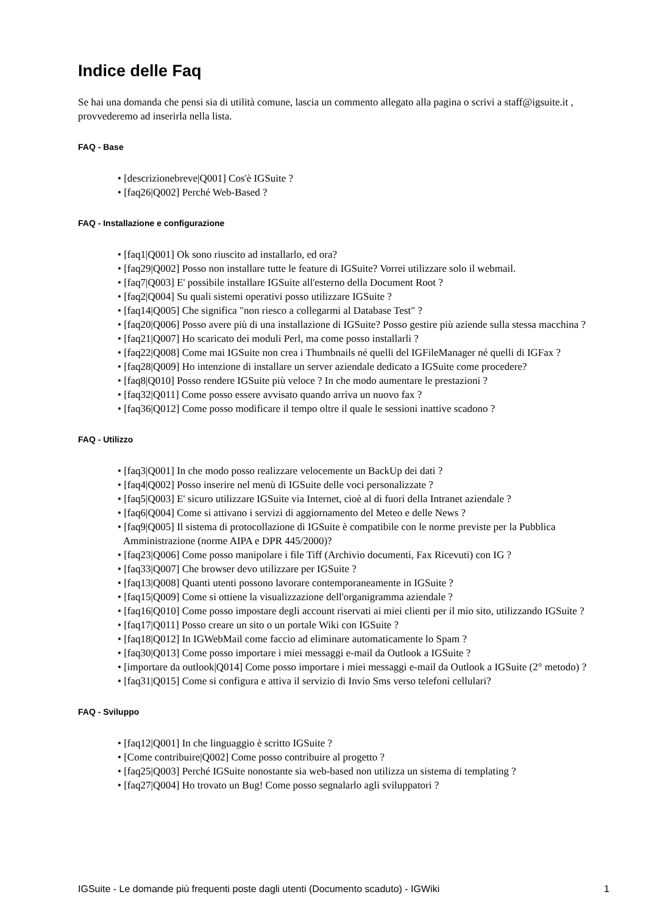Indice delle Faq
Se hai una domanda che pensi sia di utilità comune, lascia un commento allegato alla pagina o scrivi a staff@igsuite.it , provvederemo ad inserirla nella lista.
FAQ - Base
• [descrizionebreve|Q001] Cos'è IGSuite ?
• [faq26|Q002] Perché Web-Based ?
FAQ - Installazione e configurazione
• [faq1|Q001] Ok sono riuscito ad installarlo, ed ora?
• [faq29|Q002] Posso non installare tutte le feature di IGSuite? Vorrei utilizzare solo il webmail.
• [faq7|Q003] E' possibile installare IGSuite all'esterno della Document Root ?
• [faq2|Q004] Su quali sistemi operativi posso utilizzare IGSuite ?
• [faq14|Q005] Che significa "non riesco a collegarmi al Database Test" ?
• [faq20|Q006] Posso avere più di una installazione di IGSuite? Posso gestire più aziende sulla stessa macchina ?
• [faq21|Q007] Ho scaricato dei moduli Perl, ma come posso installarli ?
• [faq22|Q008] Come mai IGSuite non crea i Thumbnails né quelli del IGFileManager né quelli di IGFax ?
• [faq28|Q009] Ho intenzione di installare un server aziendale dedicato a IGSuite come procedere?
• [faq8|Q010] Posso rendere IGSuite più veloce ? In che modo aumentare le prestazioni ?
• [faq32|Q011] Come posso essere avvisato quando arriva un nuovo fax ?
• [faq36|Q012] Come posso modificare il tempo oltre il quale le sessioni inattive scadono ?
FAQ - Utilizzo
• [faq3|Q001] In che modo posso realizzare velocemente un BackUp dei dati ?
• [faq4|Q002] Posso inserire nel menù di IGSuite delle voci personalizzate ?
• [faq5|Q003] E' sicuro utilizzare IGSuite via Internet, cioè al di fuori della Intranet aziendale ?
• [faq6|Q004] Come si attivano i servizi di aggiornamento del Meteo e delle News ?
• [faq9|Q005] Il sistema di protocollazione di IGSuite è compatibile con le norme previste per la Pubblica Amministrazione (norme AIPA e DPR 445/2000)?
• [faq23|Q006] Come posso manipolare i file Tiff (Archivio documenti, Fax Ricevuti) con IG ?
• [faq33|Q007] Che browser devo utilizzare per IGSuite ?
• [faq13|Q008] Quanti utenti possono lavorare contemporaneamente in IGSuite ?
• [faq15|Q009] Come si ottiene la visualizzazione dell'organigramma aziendale ?
• [faq16|Q010] Come posso impostare degli account riservati ai miei clienti per il mio sito, utilizzando IGSuite ?
• [faq17|Q011] Posso creare un sito o un portale Wiki con IGSuite ?
• [faq18|Q012] In IGWebMail come faccio ad eliminare automaticamente lo Spam ?
• [faq30|Q013] Come posso importare i miei messaggi e-mail da Outlook a IGSuite ?
• [importare da outlook|Q014] Come posso importare i miei messaggi e-mail da Outlook a IGSuite (2° metodo) ?
• [faq31|Q015] Come si configura e attiva il servizio di Invio Sms verso telefoni cellulari?
FAQ - Sviluppo
• [faq12|Q001] In che linguaggio è scritto IGSuite ?
• [Come contribuire|Q002] Come posso contribuire al progetto ?
• [faq25|Q003] Perché IGSuite nonostante sia web-based non utilizza un sistema di templating ?
• [faq27|Q004] Ho trovato un Bug! Come posso segnalarlo agli sviluppatori ?
IGSuite - Le domande più frequenti poste dagli utenti (Documento scaduto) - IGWiki 1